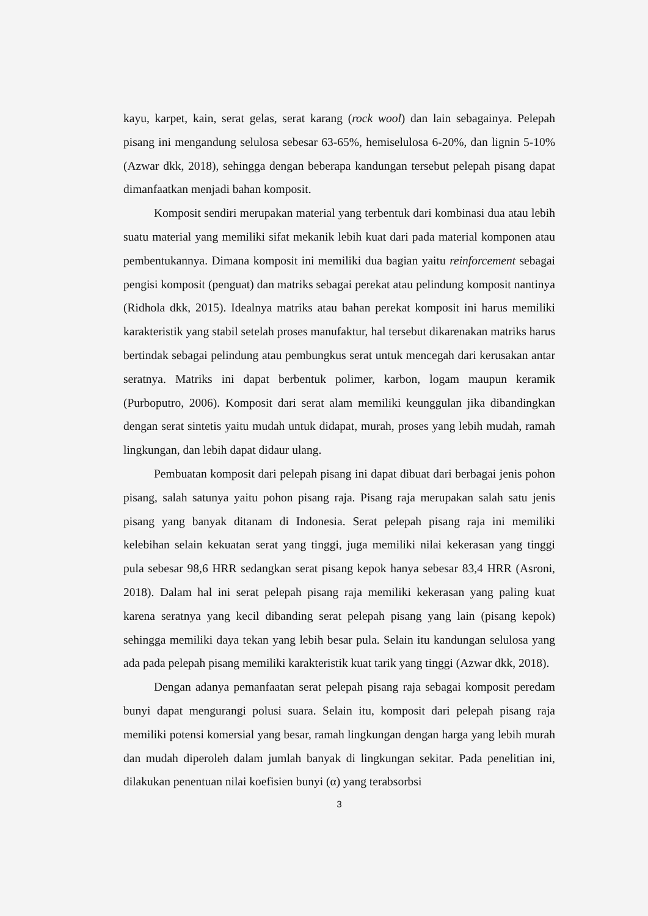kayu, karpet, kain, serat gelas, serat karang (rock wool) dan lain sebagainya. Pelepah pisang ini mengandung selulosa sebesar 63-65%, hemiselulosa 6-20%, dan lignin 5-10% (Azwar dkk, 2018), sehingga dengan beberapa kandungan tersebut pelepah pisang dapat dimanfaatkan menjadi bahan komposit.
Komposit sendiri merupakan material yang terbentuk dari kombinasi dua atau lebih suatu material yang memiliki sifat mekanik lebih kuat dari pada material komponen atau pembentukannya. Dimana komposit ini memiliki dua bagian yaitu reinforcement sebagai pengisi komposit (penguat) dan matriks sebagai perekat atau pelindung komposit nantinya (Ridhola dkk, 2015). Idealnya matriks atau bahan perekat komposit ini harus memiliki karakteristik yang stabil setelah proses manufaktur, hal tersebut dikarenakan matriks harus bertindak sebagai pelindung atau pembungkus serat untuk mencegah dari kerusakan antar seratnya. Matriks ini dapat berbentuk polimer, karbon, logam maupun keramik (Purboputro, 2006). Komposit dari serat alam memiliki keunggulan jika dibandingkan dengan serat sintetis yaitu mudah untuk didapat, murah, proses yang lebih mudah, ramah lingkungan, dan lebih dapat didaur ulang.
Pembuatan komposit dari pelepah pisang ini dapat dibuat dari berbagai jenis pohon pisang, salah satunya yaitu pohon pisang raja. Pisang raja merupakan salah satu jenis pisang yang banyak ditanam di Indonesia. Serat pelepah pisang raja ini memiliki kelebihan selain kekuatan serat yang tinggi, juga memiliki nilai kekerasan yang tinggi pula sebesar 98,6 HRR sedangkan serat pisang kepok hanya sebesar 83,4 HRR (Asroni, 2018). Dalam hal ini serat pelepah pisang raja memiliki kekerasan yang paling kuat karena seratnya yang kecil dibanding serat pelepah pisang yang lain (pisang kepok) sehingga memiliki daya tekan yang lebih besar pula. Selain itu kandungan selulosa yang ada pada pelepah pisang memiliki karakteristik kuat tarik yang tinggi (Azwar dkk, 2018).
Dengan adanya pemanfaatan serat pelepah pisang raja sebagai komposit peredam bunyi dapat mengurangi polusi suara. Selain itu, komposit dari pelepah pisang raja memiliki potensi komersial yang besar, ramah lingkungan dengan harga yang lebih murah dan mudah diperoleh dalam jumlah banyak di lingkungan sekitar. Pada penelitian ini, dilakukan penentuan nilai koefisien bunyi (α) yang terabsorbsi
3